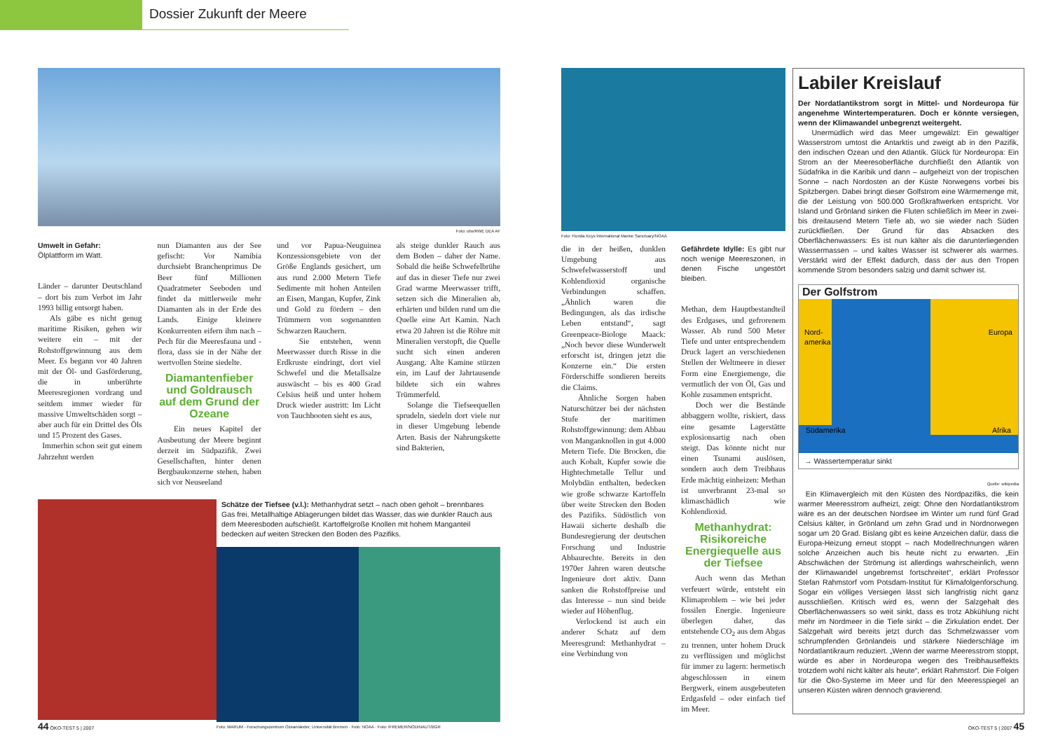Dossier Zukunft der Meere
Foto: obs/RWE DEA AF
Umwelt in Gefahr:
Ölplattform im Watt.
Länder – darunter Deutschland – dort bis zum Verbot im Jahr 1993 billig entsorgt haben.
Als gäbe es nicht genug maritime Risiken, gehen wir weitere ein – mit der Rohstoffgewinnung aus dem Meer. Es begann vor 40 Jahren mit der Öl- und Gasförderung, die in unberührte Meeresregionen vordrang und seitdem immer wieder für massive Umweltschäden sorgt – aber auch für ein Drittel des Öls und 15 Prozent des Gases.
Immerhin schon seit gut einem Jahrzehnt werden
nun Diamanten aus der See gefischt: Vor Namibia durchsiebt Branchenprimus De Beer fünf Millionen Quadratmeter Seeboden und findet da mittlerweile mehr Diamanten als in der Erde des Lands. Einige kleinere Konkurrenten eifern ihm nach – Pech für die Meeresfauna und -flora, dass sie in der Nähe der wertvollen Steine siedelte.
Diamantenfieber und Goldrausch auf dem Grund der Ozeane
Ein neues Kapitel der Ausbeutung der Meere beginnt derzeit im Südpazifik. Zwei Gesellschaften, hinter denen Bergbaukonzerne stehen, haben sich vor Neuseeland
und vor Papua-Neuguinea Konzessionsgebiete von der Größe Englands gesichert, um aus rund 2.000 Metern Tiefe Sedimente mit hohen Anteilen an Eisen, Mangan, Kupfer, Zink und Gold zu fördern – den Trümmern von sogenannten Schwarzen Rauchern.
Sie entstehen, wenn Meerwasser durch Risse in die Erdkruste eindringt, dort viel Schwefel und die Metallsalze auswäscht – bis es 400 Grad Celsius heiß und unter hohem Druck wieder austritt: Im Licht von Tauchbooten sieht es aus,
als steige dunkler Rauch aus dem Boden – daher der Name. Sobald die heiße Schwefelbrühe auf das in dieser Tiefe nur zwei Grad warme Meerwasser trifft, setzen sich die Mineralien ab, erhärten und bilden rund um die Quelle eine Art Kamin. Nach etwa 20 Jahren ist die Röhre mit Mineralien verstopft, die Quelle sucht sich einen anderen Ausgang. Alte Kamine stürzen ein, im Lauf der Jahrtausende bildete sich ein wahres Trümmerfeld.
Solange die Tiefseequellen sprudeln, siedeln dort viele nur in dieser Umgebung lebende Arten. Basis der Nahrungskette sind Bakterien,
Schätze der Tiefsee (v.l.): Methanhydrat setzt – nach oben geholt – brennbares Gas frei. Metallhaltige Ablagerungen bildet das Wasser, das wie dunkler Rauch aus dem Meeresboden aufschießt. Kartoffelgroße Knollen mit hohem Manganteil bedecken auf weiten Strecken den Boden des Pazifiks.
Foto: MARUM - Forschungszentrum Ozeanränder, Universität Bremen · Foto: NOAA · Foto: IFREMER/NODINAUT/BGR
Foto: Florida Keys International Marine Sanctuary/NOAA
die in der heißen, dunklen Umgebung aus Schwefelwasserstoff und Kohlendioxid organische Verbindungen schaffen. „Ähnlich waren die Bedingungen, als das irdische Leben entstand“, sagt Greenpeace-Biologe Maack: „Noch bevor diese Wunderwelt erforscht ist, dringen jetzt die Konzerne ein.“ Die ersten Förderschiffe sondieren bereits die Claims.
Ähnliche Sorgen haben Naturschützer bei der nächsten Stufe der maritimen Rohstoffgewinnung: dem Abbau von Manganknollen in gut 4.000 Metern Tiefe. Die Brocken, die auch Kobalt, Kupfer sowie die Hightechmetalle Tellur und Molybdän enthalten, bedecken wie große schwarze Kartoffeln über weite Strecken den Boden des Pazifiks. Südöstlich von Hawaii sicherte deshalb die Bundesregierung der deutschen Forschung und Industrie Abbaurechte. Bereits in den 1970er Jahren waren deutsche Ingenieure dort aktiv. Dann sanken die Rohstoffpreise und das Interesse – nun sind beide wieder auf Höhenflug.
Verlockend ist auch ein anderer Schatz auf dem Meeresgrund: Methanhydrat – eine Verbindung von
Gefährdete Idylle: Es gibt nur noch wenige Meereszonen, in denen Fische ungestört bleiben.
Methan, dem Hauptbestandteil des Erdgases, und gefrorenem Wasser. Ab rund 500 Meter Tiefe und unter entsprechendem Druck lagert an verschiedenen Stellen der Weltmeere in dieser Form eine Energiemenge, die vermutlich der von Öl, Gas und Kohle zusammen entspricht.
Doch wer die Bestände abbaggern wollte, riskiert, dass eine gesamte Lagerstätte explosionsartig nach oben steigt. Das könnte nicht nur einen Tsunami auslösen, sondern auch dem Treibhaus Erde mächtig einheizen: Methan ist unverbrannt 23-mal so klimaschädlich wie Kohlendioxid.
Methanhydrat: Risikoreiche Energiequelle aus der Tiefsee
Auch wenn das Methan verfeuert würde, entsteht ein Klimaproblem – wie bei jeder fossilen Energie. Ingenieure überlegen daher, das entstehende CO<sub>2</sub> aus dem Abgas zu trennen, unter hohem Druck zu verflüssigen und möglichst für immer zu lagern: hermetisch abgeschlossen in einem Bergwerk, einem ausgebeuteten Erdgasfeld – oder einfach tief im Meer.
Labiler Kreislauf
Der Nordatlantikstrom sorgt in Mittel- und Nordeuropa für angenehme Wintertemperaturen. Doch er könnte versiegen, wenn der Klimawandel unbegrenzt weitergeht.
Unermüdlich wird das Meer umgewälzt: Ein gewaltiger Wasserstrom umtost die Antarktis und zweigt ab in den Pazifik, den indischen Ozean und den Atlantik. Glück für Nordeuropa: Ein Strom an der Meeresoberfläche durchfließt den Atlantik von Südafrika in die Karibik und dann – aufgeheizt von der tropischen Sonne – nach Nordosten an der Küste Norwegens vorbei bis Spitzbergen. Dabei bringt dieser Golfstrom eine Wärmemenge mit, die der Leistung von 500.000 Großkraftwerken entspricht. Vor Island und Grönland sinken die Fluten schließlich im Meer in zwei- bis dreitausend Metern Tiefe ab, wo sie wieder nach Süden zurückfließen. Der Grund für das Absacken des Oberflächenwassers: Es ist nun kälter als die darunterliegenden Wassermassen – und kaltes Wasser ist schwerer als warmes. Verstärkt wird der Effekt dadurch, dass der aus den Tropen kommende Strom besonders salzig und damit schwer ist.
Der Golfstrom
Nord-
amerika Europa
Südamerika Afrika
→ Wassertemperatur sinkt
Quelle: wikipedia
Ein Klimavergleich mit den Küsten des Nordpazifiks, die kein warmer Meeresstrom aufheizt, zeigt: Ohne den Nordatlantikstrom wäre es an der deutschen Nordsee im Winter um rund fünf Grad Celsius kälter, in Grönland um zehn Grad und in Nordnorwegen sogar um 20 Grad. Bislang gibt es keine Anzeichen dafür, dass die Europa-Heizung erneut stoppt – nach Modellrechnungen wären solche Anzeichen auch bis heute nicht zu erwarten. „Ein Abschwächen der Strömung ist allerdings wahrscheinlich, wenn der Klimawandel ungebremst fortschreitet“, erklärt Professor Stefan Rahmstorf vom Potsdam-Institut für Klimafolgenforschung. Sogar ein völliges Versiegen lässt sich langfristig nicht ganz ausschließen. Kritisch wird es, wenn der Salzgehalt des Oberflächenwassers so weit sinkt, dass es trotz Abkühlung nicht mehr im Nordmeer in die Tiefe sinkt – die Zirkulation endet. Der Salzgehalt wird bereits jetzt durch das Schmelzwasser vom schrumpfenden Grönlandeis und stärkere Niederschläge im Nordatlantikraum reduziert. „Wenn der warme Meeresstrom stoppt, würde es aber in Nordeuropa wegen des Treibhauseffekts trotzdem wohl nicht kälter als heute“, erklärt Rahmstorf. Die Folgen für die Öko-Systeme im Meer und für den Meeresspiegel an unseren Küsten wären dennoch gravierend.
44 ÖKO-TEST 5 | 2007 ÖKO-TEST 5 | 2007 45